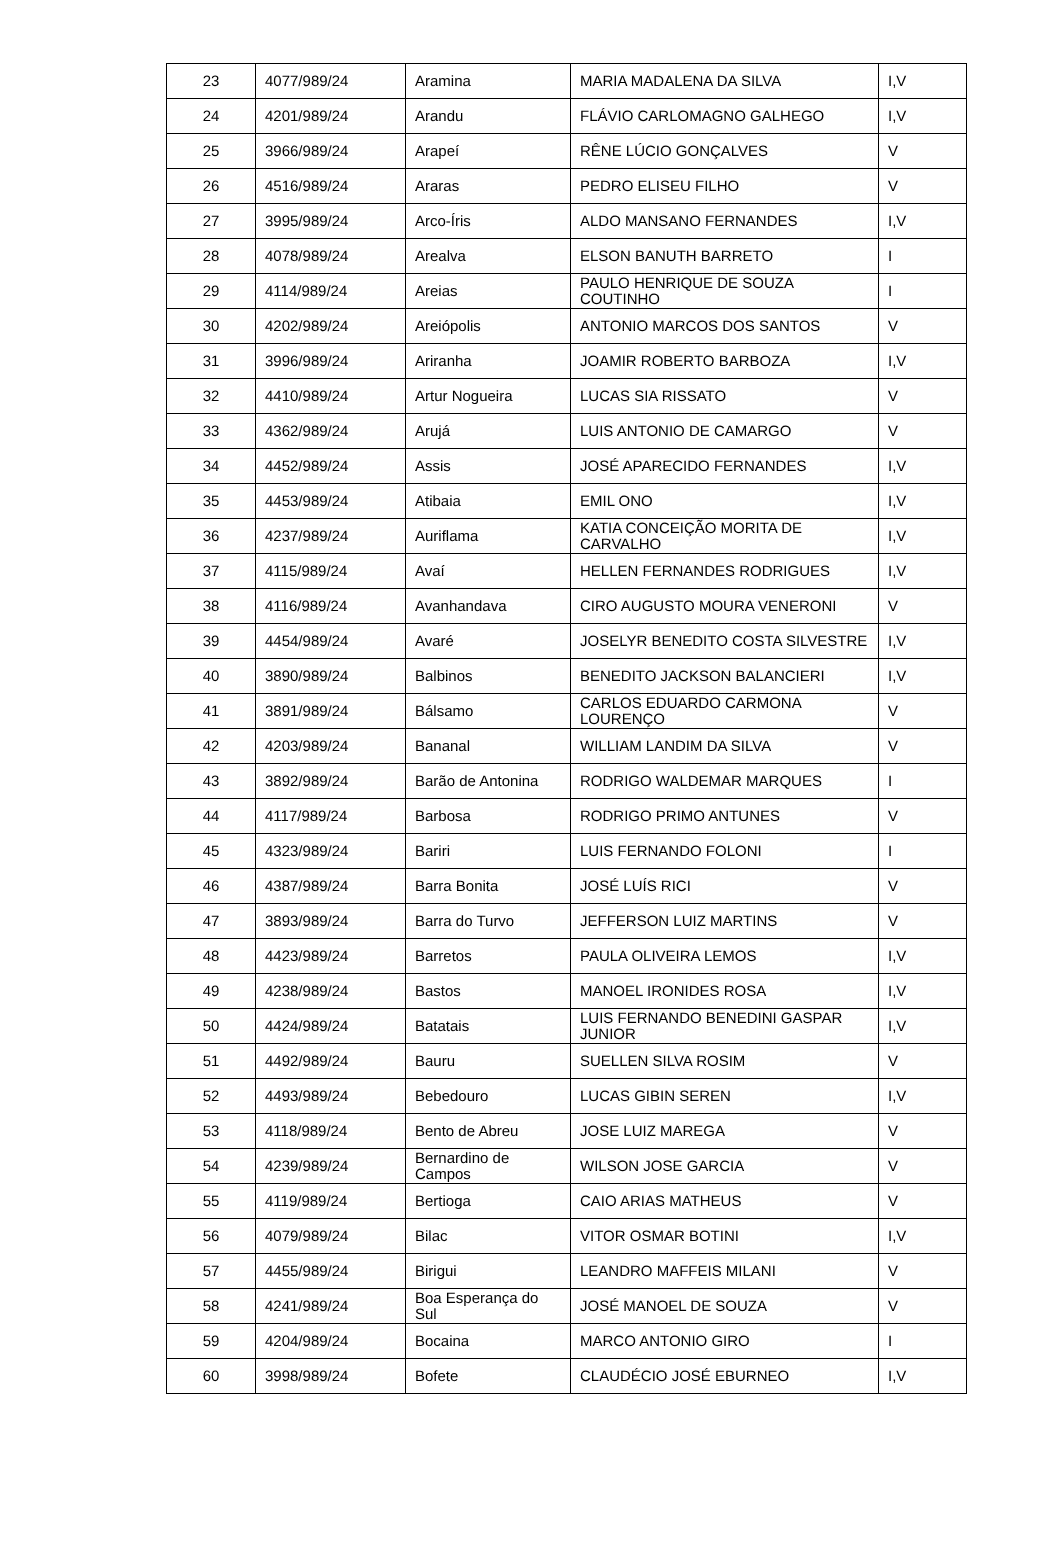| 23 | 4077/989/24 | Aramina | MARIA MADALENA DA SILVA | I,V |
| 24 | 4201/989/24 | Arandu | FLÁVIO CARLOMAGNO GALHEGO | I,V |
| 25 | 3966/989/24 | Arapeí | RÊNE LÚCIO GONÇALVES | V |
| 26 | 4516/989/24 | Araras | PEDRO ELISEU FILHO | V |
| 27 | 3995/989/24 | Arco-Íris | ALDO MANSANO FERNANDES | I,V |
| 28 | 4078/989/24 | Arealva | ELSON BANUTH BARRETO | I |
| 29 | 4114/989/24 | Areias | PAULO HENRIQUE DE SOUZA COUTINHO | I |
| 30 | 4202/989/24 | Areiópolis | ANTONIO MARCOS DOS SANTOS | V |
| 31 | 3996/989/24 | Ariranha | JOAMIR ROBERTO BARBOZA | I,V |
| 32 | 4410/989/24 | Artur Nogueira | LUCAS SIA RISSATO | V |
| 33 | 4362/989/24 | Arujá | LUIS ANTONIO DE CAMARGO | V |
| 34 | 4452/989/24 | Assis | JOSÉ APARECIDO FERNANDES | I,V |
| 35 | 4453/989/24 | Atibaia | EMIL ONO | I,V |
| 36 | 4237/989/24 | Auriflama | KATIA CONCEIÇÃO MORITA DE CARVALHO | I,V |
| 37 | 4115/989/24 | Avaí | HELLEN FERNANDES RODRIGUES | I,V |
| 38 | 4116/989/24 | Avanhandava | CIRO AUGUSTO MOURA VENERONI | V |
| 39 | 4454/989/24 | Avaré | JOSELYR BENEDITO COSTA SILVESTRE | I,V |
| 40 | 3890/989/24 | Balbinos | BENEDITO JACKSON BALANCIERI | I,V |
| 41 | 3891/989/24 | Bálsamo | CARLOS EDUARDO CARMONA LOURENÇO | V |
| 42 | 4203/989/24 | Bananal | WILLIAM LANDIM DA SILVA | V |
| 43 | 3892/989/24 | Barão de Antonina | RODRIGO WALDEMAR MARQUES | I |
| 44 | 4117/989/24 | Barbosa | RODRIGO PRIMO ANTUNES | V |
| 45 | 4323/989/24 | Bariri | LUIS FERNANDO FOLONI | I |
| 46 | 4387/989/24 | Barra Bonita | JOSÉ LUÍS RICI | V |
| 47 | 3893/989/24 | Barra do Turvo | JEFFERSON LUIZ MARTINS | V |
| 48 | 4423/989/24 | Barretos | PAULA OLIVEIRA LEMOS | I,V |
| 49 | 4238/989/24 | Bastos | MANOEL IRONIDES ROSA | I,V |
| 50 | 4424/989/24 | Batatais | LUIS FERNANDO BENEDINI GASPAR JUNIOR | I,V |
| 51 | 4492/989/24 | Bauru | SUELLEN SILVA ROSIM | V |
| 52 | 4493/989/24 | Bebedouro | LUCAS GIBIN SEREN | I,V |
| 53 | 4118/989/24 | Bento de Abreu | JOSE LUIZ MAREGA | V |
| 54 | 4239/989/24 | Bernardino de Campos | WILSON JOSE GARCIA | V |
| 55 | 4119/989/24 | Bertioga | CAIO ARIAS MATHEUS | V |
| 56 | 4079/989/24 | Bilac | VITOR OSMAR BOTINI | I,V |
| 57 | 4455/989/24 | Birigui | LEANDRO MAFFEIS MILANI | V |
| 58 | 4241/989/24 | Boa Esperança do Sul | JOSÉ MANOEL DE SOUZA | V |
| 59 | 4204/989/24 | Bocaina | MARCO ANTONIO GIRO | I |
| 60 | 3998/989/24 | Bofete | CLAUDÉCIO JOSÉ EBURNEO | I,V |